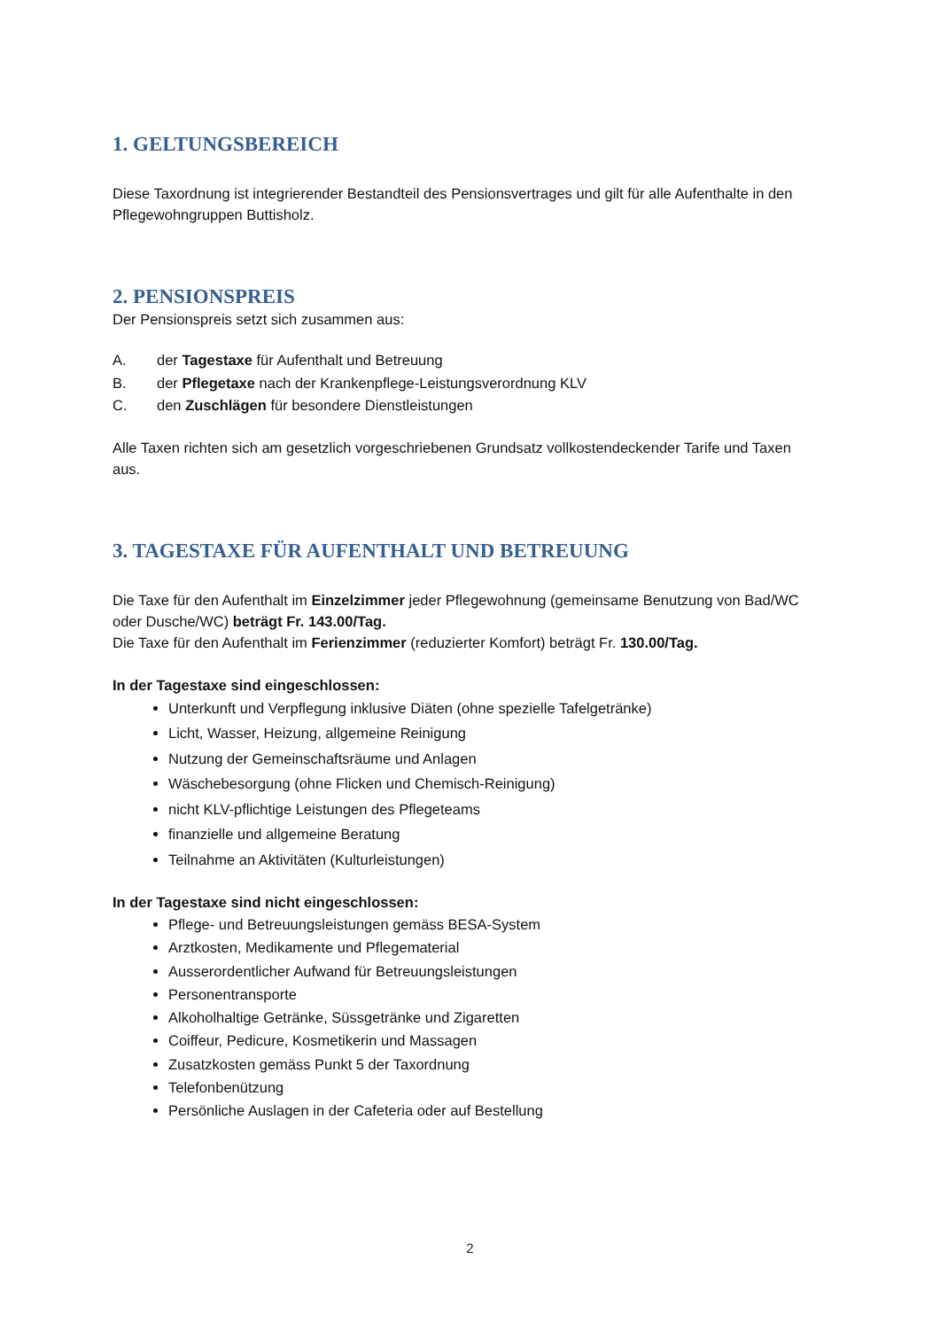1. GELTUNGSBEREICH
Diese Taxordnung ist integrierender Bestandteil des Pensionsvertrages und gilt für alle Aufenthalte in den Pflegewohngruppen Buttisholz.
2. PENSIONSPREIS
Der Pensionspreis setzt sich zusammen aus:
A. der Tagestaxe für Aufenthalt und Betreuung
B. der Pflegetaxe nach der Krankenpflege-Leistungsverordnung KLV
C. den Zuschlägen für besondere Dienstleistungen
Alle Taxen richten sich am gesetzlich vorgeschriebenen Grundsatz vollkostendeckender Tarife und Taxen aus.
3. TAGESTAXE FÜR AUFENTHALT UND BETREUUNG
Die Taxe für den Aufenthalt im Einzelzimmer jeder Pflegewohnung (gemeinsame Benutzung von Bad/WC oder Dusche/WC) beträgt Fr. 143.00/Tag.
Die Taxe für den Aufenthalt im Ferienzimmer (reduzierter Komfort) beträgt Fr. 130.00/Tag.
In der Tagestaxe sind eingeschlossen:
Unterkunft und Verpflegung inklusive Diäten (ohne spezielle Tafelgetränke)
Licht, Wasser, Heizung, allgemeine Reinigung
Nutzung der Gemeinschaftsräume und Anlagen
Wäschebesorgung (ohne Flicken und Chemisch-Reinigung)
nicht KLV-pflichtige Leistungen des Pflegeteams
finanzielle und allgemeine Beratung
Teilnahme an Aktivitäten (Kulturleistungen)
In der Tagestaxe sind nicht eingeschlossen:
Pflege- und Betreuungsleistungen gemäss BESA-System
Arztkosten, Medikamente und Pflegematerial
Ausserordentlicher Aufwand für Betreuungsleistungen
Personentransporte
Alkoholhaltige Getränke, Süssgetränke und Zigaretten
Coiffeur, Pedicure, Kosmetikerin und Massagen
Zusatzkosten gemäss Punkt 5 der Taxordnung
Telefonbenützung
Persönliche Auslagen in der Cafeteria oder auf Bestellung
2